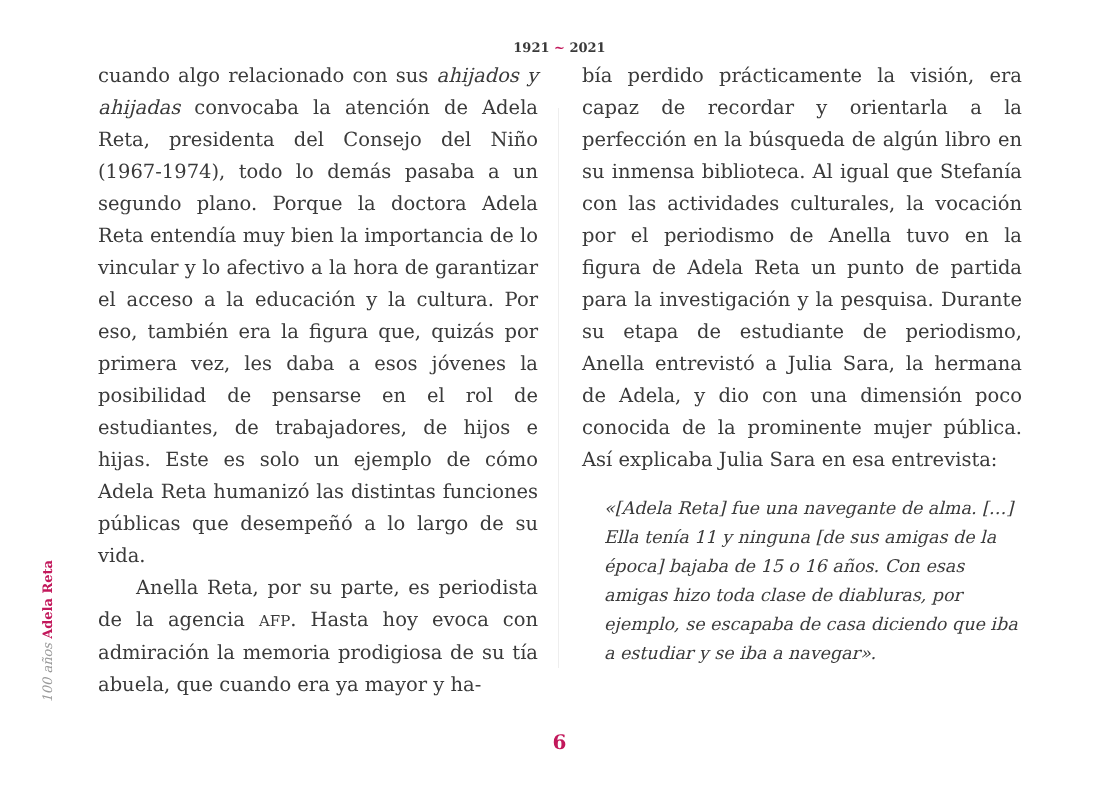1921 ~ 2021
cuando algo relacionado con sus ahijados y ahijadas convocaba la atención de Adela Reta, presidenta del Consejo del Niño (1967-1974), todo lo demás pasaba a un segundo plano. Porque la doctora Adela Reta entendía muy bien la importancia de lo vincular y lo afectivo a la hora de garantizar el acceso a la educación y la cultura. Por eso, también era la figura que, quizás por primera vez, les daba a esos jóvenes la posibilidad de pensarse en el rol de estudiantes, de trabajadores, de hijos e hijas. Este es solo un ejemplo de cómo Adela Reta humanizó las distintas funciones públicas que desempeñó a lo largo de su vida.
Anella Reta, por su parte, es periodista de la agencia AFP. Hasta hoy evoca con admiración la memoria prodigiosa de su tía abuela, que cuando era ya mayor y ha-
bía perdido prácticamente la visión, era capaz de recordar y orientarla a la perfección en la búsqueda de algún libro en su inmensa biblioteca. Al igual que Stefanía con las actividades culturales, la vocación por el periodismo de Anella tuvo en la figura de Adela Reta un punto de partida para la investigación y la pesquisa. Durante su etapa de estudiante de periodismo, Anella entrevistó a Julia Sara, la hermana de Adela, y dio con una dimensión poco conocida de la prominente mujer pública. Así explicaba Julia Sara en esa entrevista:
«[Adela Reta] fue una navegante de alma. […] Ella tenía 11 y ninguna [de sus amigas de la época] bajaba de 15 o 16 años. Con esas amigas hizo toda clase de diabluras, por ejemplo, se escapaba de casa diciendo que iba a estudiar y se iba a navegar».
100 años Adela Reta
6